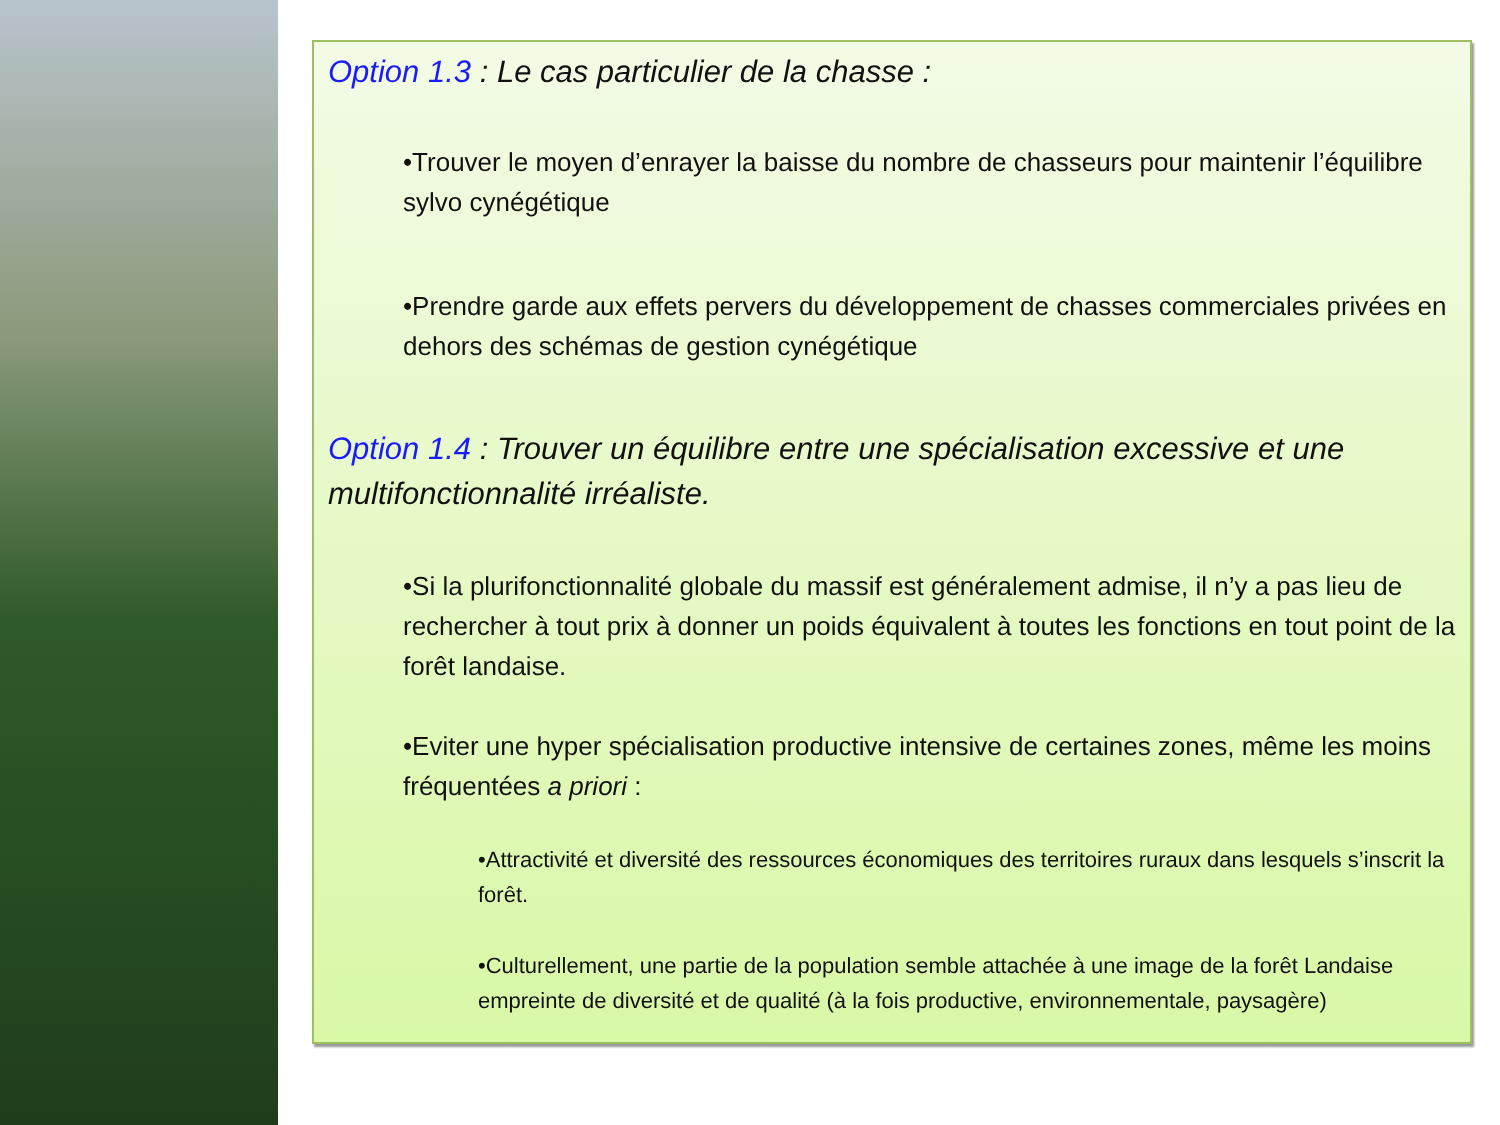Option 1.3 : Le cas particulier de la chasse :
•Trouver le moyen d’enrayer la baisse du nombre de chasseurs pour maintenir l’équilibre sylvo cynégétique
•Prendre garde aux effets pervers du développement de chasses commerciales privées en dehors des schémas de gestion cynégétique
Option 1.4 : Trouver un équilibre entre une spécialisation excessive et une multifonctionnalité irréaliste.
•Si la plurifonctionnalité globale du massif est généralement admise, il n’y a pas lieu de rechercher à tout prix à donner un poids équivalent à toutes les fonctions en tout point de la forêt landaise.
•Eviter une hyper spécialisation productive intensive de certaines zones, même les moins fréquentées a priori :
•Attractivité et diversité des ressources économiques des territoires ruraux dans lesquels s’inscrit la forêt.
•Culturellement, une partie de la population semble attachée à une image de la forêt Landaise empreinte de diversité et de qualité (à la fois productive, environnementale, paysagère)